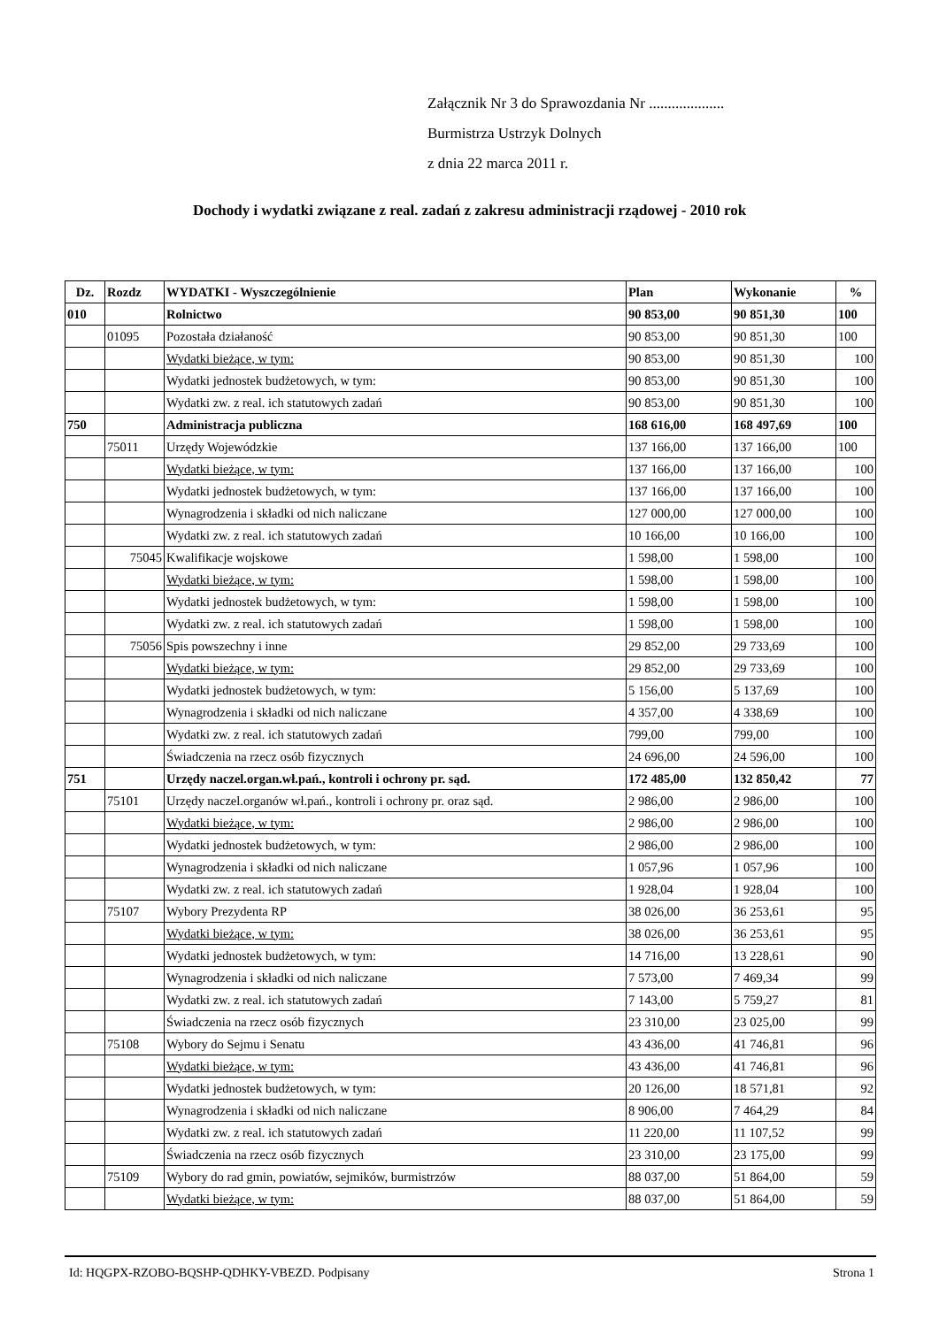Załącznik Nr 3 do Sprawozdania Nr ....................
Burmistrza Ustrzyk Dolnych
z dnia 22 marca 2011 r.
Dochody i wydatki związane z real. zadań z zakresu administracji rządowej - 2010 rok
| Dz. | Rozdz | WYDATKI - Wyszczególnienie | Plan | Wykonanie | % |
| --- | --- | --- | --- | --- | --- |
| 010 | | Rolnictwo | 90 853,00 | 90 851,30 | 100 |
| | 01095 | Pozostała działaność | 90 853,00 | 90 851,30 | 100 |
| | | Wydatki bieżące, w tym: | 90 853,00 | 90 851,30 | 100 |
| | | Wydatki jednostek budżetowych, w tym: | 90 853,00 | 90 851,30 | 100 |
| | | Wydatki zw. z real. ich statutowych zadań | 90 853,00 | 90 851,30 | 100 |
| 750 | | Administracja publiczna | 168 616,00 | 168 497,69 | 100 |
| | 75011 | Urzędy Wojewódzkie | 137 166,00 | 137 166,00 | 100 |
| | | Wydatki bieżące, w tym: | 137 166,00 | 137 166,00 | 100 |
| | | Wydatki jednostek budżetowych, w tym: | 137 166,00 | 137 166,00 | 100 |
| | | Wynagrodzenia i składki od nich naliczane | 127 000,00 | 127 000,00 | 100 |
| | | Wydatki zw. z real. ich statutowych zadań | 10 166,00 | 10 166,00 | 100 |
| | 75045 | Kwalifikacje wojskowe | 1 598,00 | 1 598,00 | 100 |
| | | Wydatki bieżące, w tym: | 1 598,00 | 1 598,00 | 100 |
| | | Wydatki jednostek budżetowych, w tym: | 1 598,00 | 1 598,00 | 100 |
| | | Wydatki zw. z real. ich statutowych zadań | 1 598,00 | 1 598,00 | 100 |
| | 75056 | Spis powszechny i inne | 29 852,00 | 29 733,69 | 100 |
| | | Wydatki bieżące, w tym: | 29 852,00 | 29 733,69 | 100 |
| | | Wydatki jednostek budżetowych, w tym: | 5 156,00 | 5 137,69 | 100 |
| | | Wynagrodzenia i składki od nich naliczane | 4 357,00 | 4 338,69 | 100 |
| | | Wydatki zw. z real. ich statutowych zadań | 799,00 | 799,00 | 100 |
| | | Świadczenia na rzecz osób fizycznych | 24 696,00 | 24 596,00 | 100 |
| 751 | | Urzędy naczel.organ.wł.pań., kontroli i ochrony pr. sąd. | 172 485,00 | 132 850,42 | 77 |
| | 75101 | Urzędy naczel.organów wł.pań., kontroli i ochrony pr. oraz sąd. | 2 986,00 | 2 986,00 | 100 |
| | | Wydatki bieżące, w tym: | 2 986,00 | 2 986,00 | 100 |
| | | Wydatki jednostek budżetowych, w tym: | 2 986,00 | 2 986,00 | 100 |
| | | Wynagrodzenia i składki od nich naliczane | 1 057,96 | 1 057,96 | 100 |
| | | Wydatki zw. z real. ich statutowych zadań | 1 928,04 | 1 928,04 | 100 |
| | 75107 | Wybory Prezydenta RP | 38 026,00 | 36 253,61 | 95 |
| | | Wydatki bieżące, w tym: | 38 026,00 | 36 253,61 | 95 |
| | | Wydatki jednostek budżetowych, w tym: | 14 716,00 | 13 228,61 | 90 |
| | | Wynagrodzenia i składki od nich naliczane | 7 573,00 | 7 469,34 | 99 |
| | | Wydatki zw. z real. ich statutowych zadań | 7 143,00 | 5 759,27 | 81 |
| | | Świadczenia na rzecz osób fizycznych | 23 310,00 | 23 025,00 | 99 |
| | 75108 | Wybory do Sejmu i Senatu | 43 436,00 | 41 746,81 | 96 |
| | | Wydatki bieżące, w tym: | 43 436,00 | 41 746,81 | 96 |
| | | Wydatki jednostek budżetowych, w tym: | 20 126,00 | 18 571,81 | 92 |
| | | Wynagrodzenia i składki od nich naliczane | 8 906,00 | 7 464,29 | 84 |
| | | Wydatki zw. z real. ich statutowych zadań | 11 220,00 | 11 107,52 | 99 |
| | | Świadczenia na rzecz osób fizycznych | 23 310,00 | 23 175,00 | 99 |
| | 75109 | Wybory do rad gmin, powiatów, sejmików, burmistrzów | 88 037,00 | 51 864,00 | 59 |
| | | Wydatki bieżące, w tym: | 88 037,00 | 51 864,00 | 59 |
Id: HQGPX-RZOBO-BQSHP-QDHKY-VBEZD. Podpisany Strona 1